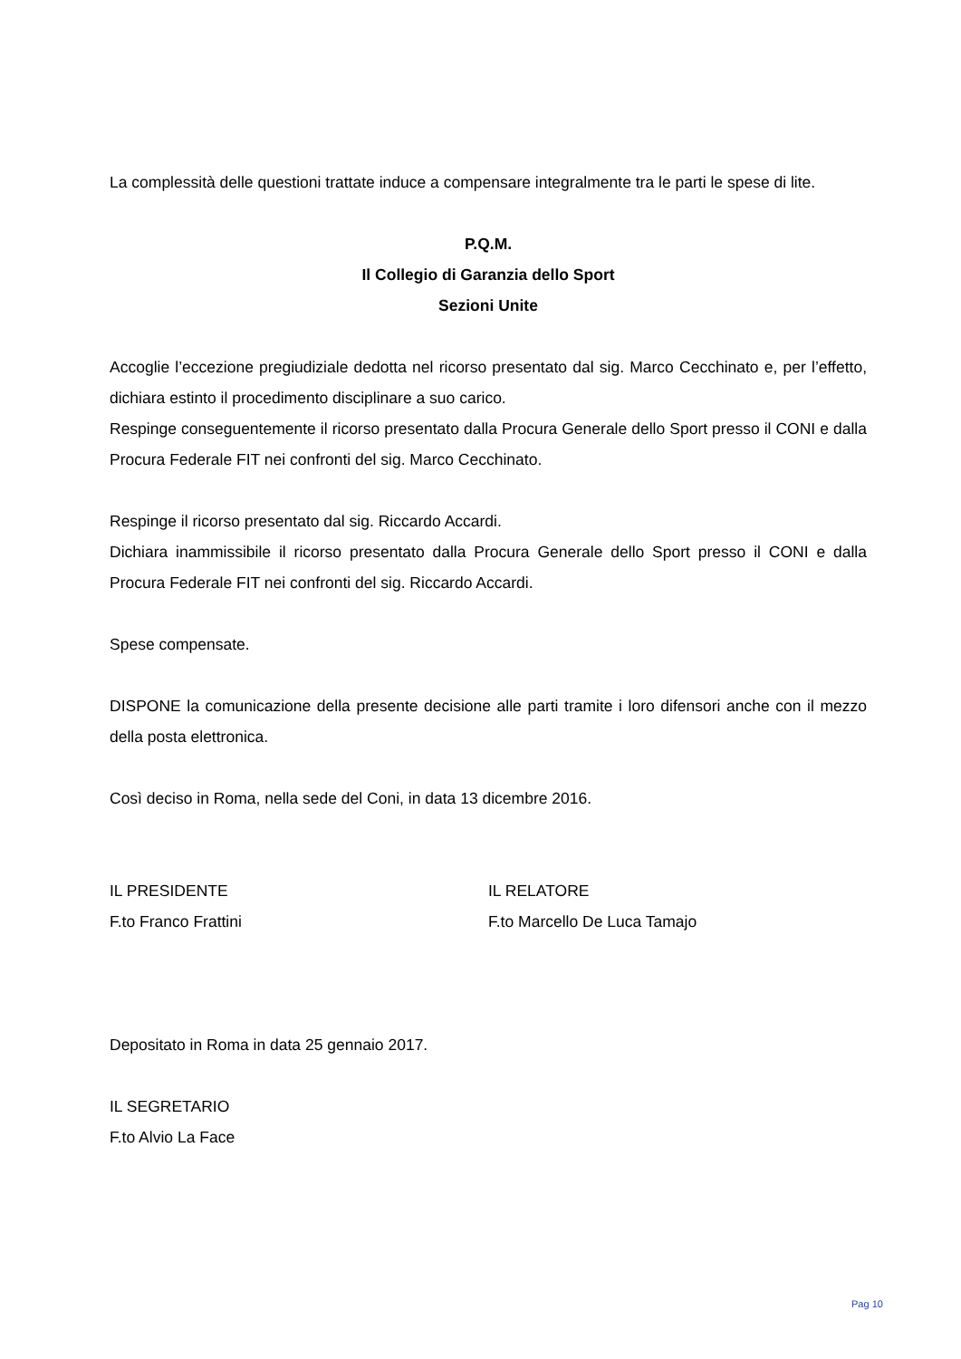La complessità delle questioni trattate induce a compensare integralmente tra le parti le spese di lite.
P.Q.M.
Il Collegio di Garanzia dello Sport
Sezioni Unite
Accoglie l’eccezione pregiudiziale dedotta nel ricorso presentato dal sig. Marco Cecchinato e, per l’effetto, dichiara estinto il procedimento disciplinare a suo carico.
Respinge conseguentemente il ricorso presentato dalla Procura Generale dello Sport presso il CONI e dalla Procura Federale FIT nei confronti del sig. Marco Cecchinato.
Respinge il ricorso presentato dal sig. Riccardo Accardi.
Dichiara inammissibile il ricorso presentato dalla Procura Generale dello Sport presso il CONI e dalla Procura Federale FIT nei confronti del sig. Riccardo Accardi.
Spese compensate.
DISPONE la comunicazione della presente decisione alle parti tramite i loro difensori anche con il mezzo della posta elettronica.
Così deciso in Roma, nella sede del Coni, in data 13 dicembre 2016.
IL PRESIDENTE
F.to Franco Frattini
IL RELATORE
F.to Marcello De Luca Tamajo
Depositato in Roma in data 25 gennaio 2017.
IL SEGRETARIO
F.to Alvio La Face
Pag 10